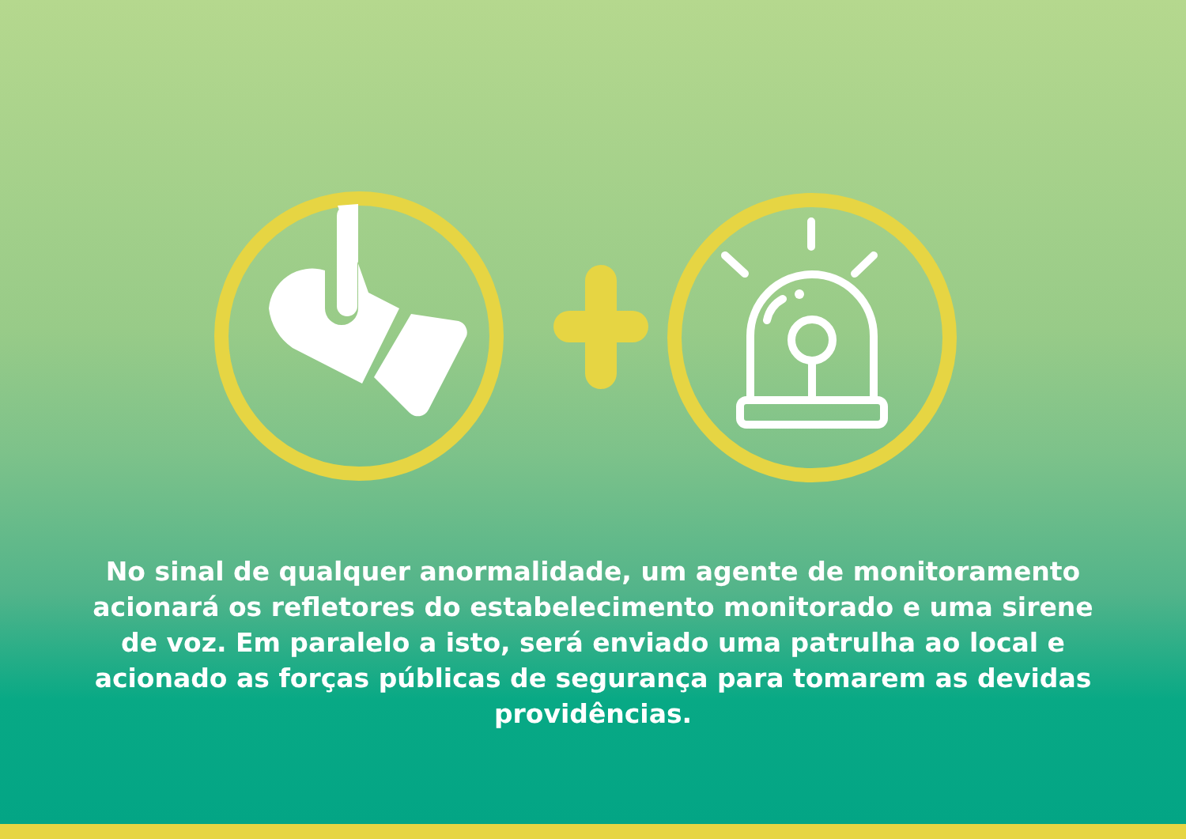No sinal de qualquer anormalidade, um agente de monitoramento acionará os refletores do estabelecimento monitorado e uma sirene de voz. Em paralelo a isto, será enviado uma patrulha ao local e acionado as forças públicas de segurança para tomarem as devidas providências.